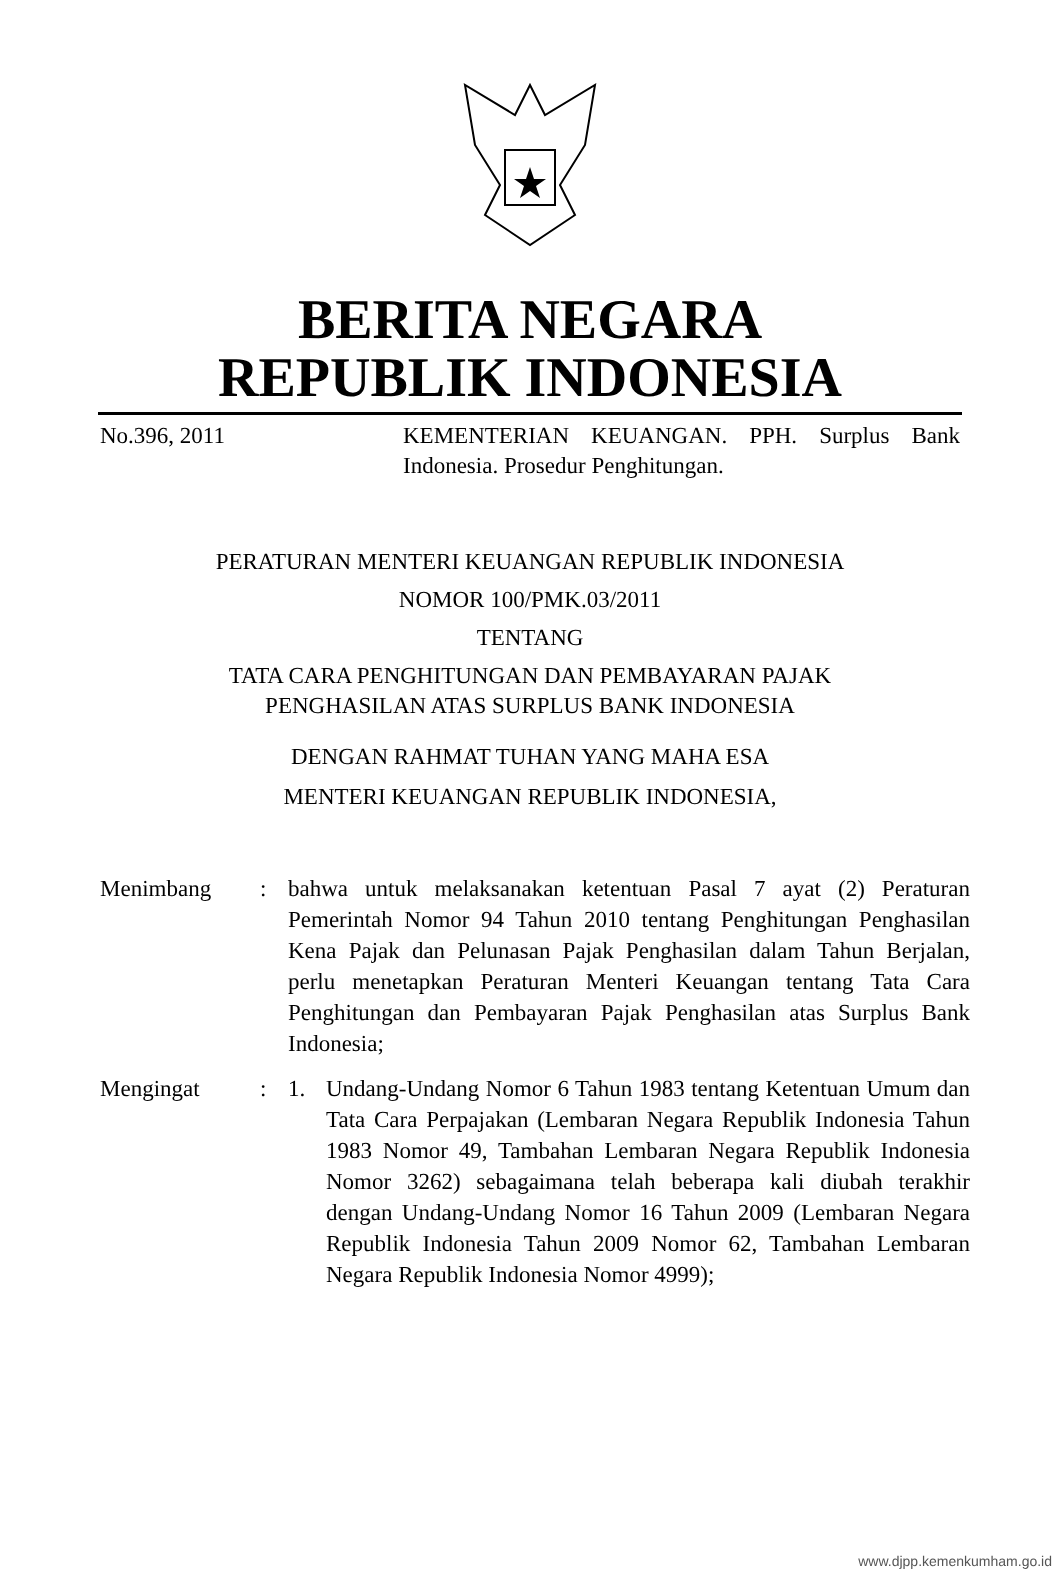BERITA NEGARA
REPUBLIK INDONESIA
No.396, 2011 KEMENTERIAN KEUANGAN. PPH. Surplus Bank Indonesia. Prosedur Penghitungan.
PERATURAN MENTERI KEUANGAN REPUBLIK INDONESIA
NOMOR 100/PMK.03/2011
TENTANG
TATA CARA PENGHITUNGAN DAN PEMBAYARAN PAJAK
PENGHASILAN ATAS SURPLUS BANK INDONESIA
DENGAN RAHMAT TUHAN YANG MAHA ESA
MENTERI KEUANGAN REPUBLIK INDONESIA,
| Menimbang | : | bahwa untuk melaksanakan ketentuan Pasal 7 ayat (2) Peraturan Pemerintah Nomor 94 Tahun 2010 tentang Penghitungan Penghasilan Kena Pajak dan Pelunasan Pajak Penghasilan dalam Tahun Berjalan, perlu menetapkan Peraturan Menteri Keuangan tentang Tata Cara Penghitungan dan Pembayaran Pajak Penghasilan atas Surplus Bank Indonesia; | |
| Mengingat | : | 1. | Undang-Undang Nomor 6 Tahun 1983 tentang Ketentuan Umum dan Tata Cara Perpajakan (Lembaran Negara Republik Indonesia Tahun 1983 Nomor 49, Tambahan Lembaran Negara Republik Indonesia Nomor 3262) sebagaimana telah beberapa kali diubah terakhir dengan Undang-Undang Nomor 16 Tahun 2009 (Lembaran Negara Republik Indonesia Tahun 2009 Nomor 62, Tambahan Lembaran Negara Republik Indonesia Nomor 4999); |
www.djpp.kemenkumham.go.id